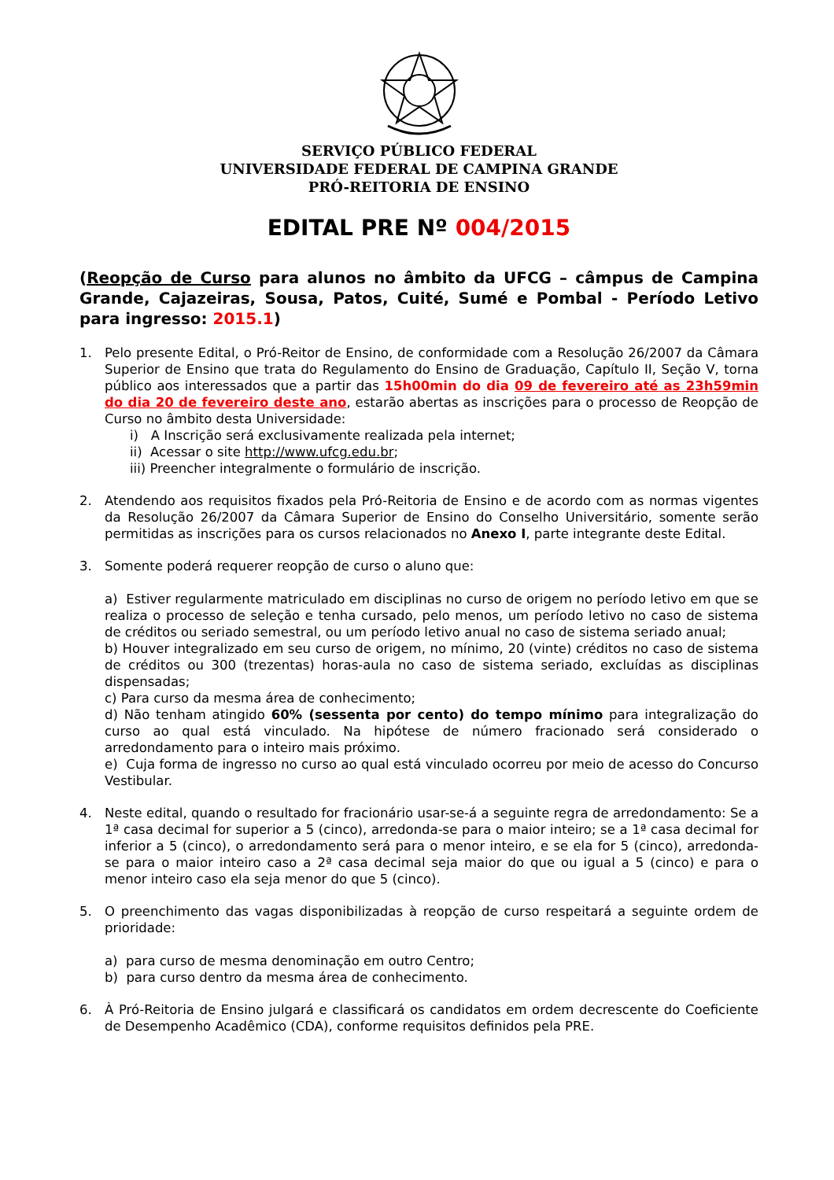SERVIÇO PÚBLICO FEDERAL
UNIVERSIDADE FEDERAL DE CAMPINA GRANDE
PRÓ-REITORIA DE ENSINO
EDITAL PRE Nº 004/2015
(Reopção de Curso para alunos no âmbito da UFCG – câmpus de Campina Grande, Cajazeiras, Sousa, Patos, Cuité, Sumé e Pombal - Período Letivo para ingresso: 2015.1)
1. Pelo presente Edital, o Pró-Reitor de Ensino, de conformidade com a Resolução 26/2007 da Câmara Superior de Ensino que trata do Regulamento do Ensino de Graduação, Capítulo II, Seção V, torna público aos interessados que a partir das 15h00min do dia 09 de fevereiro até as 23h59min do dia 20 de fevereiro deste ano, estarão abertas as inscrições para o processo de Reopção de Curso no âmbito desta Universidade:
i) A Inscrição será exclusivamente realizada pela internet;
ii) Acessar o site http://www.ufcg.edu.br;
iii) Preencher integralmente o formulário de inscrição.
2. Atendendo aos requisitos fixados pela Pró-Reitoria de Ensino e de acordo com as normas vigentes da Resolução 26/2007 da Câmara Superior de Ensino do Conselho Universitário, somente serão permitidas as inscrições para os cursos relacionados no Anexo I, parte integrante deste Edital.
3. Somente poderá requerer reopção de curso o aluno que:
a) Estiver regularmente matriculado em disciplinas no curso de origem no período letivo em que se realiza o processo de seleção e tenha cursado, pelo menos, um período letivo no caso de sistema de créditos ou seriado semestral, ou um período letivo anual no caso de sistema seriado anual;
b) Houver integralizado em seu curso de origem, no mínimo, 20 (vinte) créditos no caso de sistema de créditos ou 300 (trezentas) horas-aula no caso de sistema seriado, excluídas as disciplinas dispensadas;
c) Para curso da mesma área de conhecimento;
d) Não tenham atingido 60% (sessenta por cento) do tempo mínimo para integralização do curso ao qual está vinculado. Na hipótese de número fracionado será considerado o arredondamento para o inteiro mais próximo.
e) Cuja forma de ingresso no curso ao qual está vinculado ocorreu por meio de acesso do Concurso Vestibular.
4. Neste edital, quando o resultado for fracionário usar-se-á a seguinte regra de arredondamento: Se a 1ª casa decimal for superior a 5 (cinco), arredonda-se para o maior inteiro; se a 1ª casa decimal for inferior a 5 (cinco), o arredondamento será para o menor inteiro, e se ela for 5 (cinco), arredonda-se para o maior inteiro caso a 2ª casa decimal seja maior do que ou igual a 5 (cinco) e para o menor inteiro caso ela seja menor do que 5 (cinco).
5. O preenchimento das vagas disponibilizadas à reopção de curso respeitará a seguinte ordem de prioridade:
a) para curso de mesma denominação em outro Centro;
b) para curso dentro da mesma área de conhecimento.
6. À Pró-Reitoria de Ensino julgará e classificará os candidatos em ordem decrescente do Coeficiente de Desempenho Acadêmico (CDA), conforme requisitos definidos pela PRE.